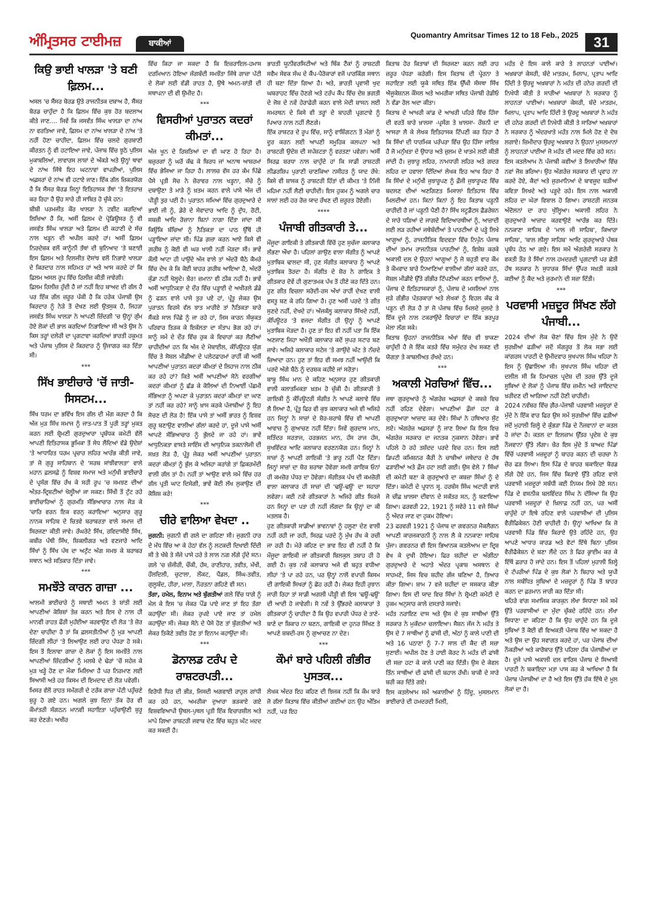ਅੰਮ੍ਰਿਤਸਰ ਟਾਈਮਜ਼
ਬਾਕੀਆਂ
Quomantry Amritsar Times 12 to 18 Feb., 2025
31
ਕਿਉ ਭਾਈ ਖਾਲੜਾ 'ਤੇ ਬਣੀ ਫ਼ਿਲਮ...
ਅਸਲ 'ਚ ਸੈਂਸਰ ਬੋਰਡ ਉਤੇ ਰਾਜਨੀਤਕ ਦਬਾਅ ਹੈ, ਸੈਂਸਰ ਬੋਰਡ ਚਾਹੁੰਦਾ ਹੈ ਕਿ ਫ਼ਿਲਮ ਵਿੱਚ ਕੁਝ ਹੋਰ ਬਦਲਾਅ ਕੀਤੇ ਜਾਣ.... ਜਿਵੇਂ ਕਿ ਜਸਵੰਤ ਸਿੰਘ ਖਾਲੜਾ ਦਾ ਨਾਂਅ ਨਾ ਵਰਤਿਆ ਜਾਵੇ, ਫ਼ਿਲਮ ਦਾ ਨਾਂਅ ਖਾਲੜਾ ਦੇ ਨਾਂਅ 'ਤੇ ਨਹੀਂ ਹੋਣਾ ਚਾਹੀਦਾ, ਫ਼ਿਲਮ ਵਿੱਚ ਚਲਦੇ ਗੁਰਬਾਣੀ ਕੀਰਤਨ ਨੂੰ ਵੀ ਹਟਾਇਆ ਜਾਵੇ, ਪੰਜਾਬ ਵਿੱਚ ਝੂਠੇ ਪੁਲਿਸ ਮੁਕਾਬਲਿਆਂ, ਲਾਵਾਰਸ ਲਾਸ਼ਾਂ ਦੇ ਅੰਕੜੇ ਅਤੇ ਉਨ੍ਹਾਂ ਥਾਵਾਂ ਦੇ ਨਾਂਅ ਜਿੱਥੇ ਇਹ ਘਟਨਾਵਾਂ ਵਾਪਰੀਆਂ, ਪੁਲਿਸ ਅਫ਼ਸਰਾਂ ਦੇ ਨਾਂਅ ਵੀ ਹਟਾਏ ਜਾਣ। ਇੱਕ ਗੱਲ ਜ਼ਿਕਰਯੋਗ ਹੈ ਕਿ ਸੈਂਸਰ ਬੋਰਡ ਜਿਨ੍ਹਾਂ ਇਤਿਹਾਸਕ ਤੱਥਾਂ 'ਤੇ ਇਤਰਾਜ਼ ਕਰ ਰਿਹਾ ਹੈ ਉਹ ਸਾਰੇ ਹੀ ਸਾਬਿਤ ਹੋ ਚੁੱਕੇ ਹਨ।
ਬੀਬੀ ਪਰਮਜੀਤ ਕੌਰ ਖਾਲੜਾ ਨੇ ਟਵੀਟ ਕਰਦਿਆਂ ਲਿਖਿਆ ਹੈ ਕਿ, ਅਸੀਂ ਫ਼ਿਲਮ ਦੇ ਪ੍ਰੋਡਿਊਸਰ ਨੂੰ ਵੀ ਜਸਵੰਤ ਸਿੰਘ ਖਾਲੜਾ ਅਤੇ ਫ਼ਿਲਮ ਦੀ ਕਹਾਣੀ ਦੇ ਸੱਚ ਨਾਲ ਖੜ੍ਹਨ ਦੀ ਅਪੀਲ ਕਰਦੇ ਹਾਂ। ਅਸੀਂ ਫ਼ਿਲਮ ਨਿਰਦੇਸ਼ਕ ਵਲੋਂ ਕਾਨੂੰਨੀ ਤੱਥਾਂ ਦੀ ਬੁਨਿਆਦ 'ਤੇ ਬਣਾਈ ਇਸ ਫ਼ਿਲਮ ਅਤੇ ਦਿਲਜੀਤ ਦੋਸਾਂਝ ਵਲੋਂ ਨਿਭਾਏ ਖਾਲੜਾ ਦੇ ਕਿਰਦਾਰ ਨਾਲ ਸਹਿਮਤ ਹਾਂ ਅਤੇ ਆਸ ਕਰਦੇ ਹਾਂ ਕਿ ਫ਼ਿਲਮ ਅਸਲ ਰੂਪ ਵਿੱਚ ਰਿਲੀਜ਼ ਕੀਤੀ ਜਾਵੇਗੀ।
ਫ਼ਿਲਮ ਰਿਲੀਜ਼ ਹੁੰਦੀ ਹੈ ਜਾਂ ਨਹੀਂ ਇਹ ਬਾਅਦ ਦੀ ਗੱਲ ਹੈ ਪਰ ਇੱਕ ਗੱਲ ਜ਼ਰੂਰ ਪੱਕੀ ਹੈ ਕਿ ਹਰੇਕ ਪੰਜਾਬੀ ਉਸ ਕਿਰਦਾਰ ਨੂੰ ਨੇੜੇ ਤੋਂ ਦੇਖਣ ਲਈ ਉਤਸੁਕ ਹੈ, ਜਿਹੜਾ ਜਸਵੰਤ ਸਿੰਘ ਖਾਲੜਾ ਨੇ ਆਪਣੀ ਜ਼ਿੰਦਗੀ 'ਚ ਉਨ੍ਹਾਂ ਗੁੰਮ ਹੋਏ ਲੋਕਾਂ ਦੀ ਭਾਲ ਕਰਦਿਆਂ ਨਿਭਾਇਆ ਸੀ ਅਤੇ ਉਸ ਨੇ ਕਿਸ ਤਰ੍ਹਾਂ ਦਲੇਰੀ ਦਾ ਪ੍ਰਗਟਾਵਾ ਕਰਦਿਆਂ ਭਾਰਤੀ ਹਕੂਮਤ ਅਤੇ ਪੰਜਾਬ ਪੁਲਿਸ ਦੇ ਕਿਰਦਾਰ ਨੂੰ ਉਜਾਗਰ ਕਰ ਦਿੱਤਾ ਸੀ।
***
ਸਿੱਖ ਭਾਈਚਾਰੇ 'ਚੋਂ ਜਾਤੀ-ਸਿਸਟਮ...
ਸਿੱਖ ਧਰਮ ਦਾ ਭਵਿੱਖ ਇਸ ਗੱਲ ਦੀ ਮੰਗ ਕਰਦਾ ਹੈ ਕਿ ਅੱਜ ਮੁੜ ਸਿੱਖ ਸਮਾਜ ਨੂੰ ਜਾਤ-ਪਾਤ ਤੋਂ ਪੂਰੀ ਤਰ੍ਹਾਂ ਮੁਕਤ ਕਰਨ ਲਈ ਸ਼੍ਰੋਮਣੀ ਗੁਰਦੁਆਰਾ ਪ੍ਰਬੰਧਕ ਕਮੇਟੀ ਵੱਲੋਂ ਆਪਣੀ ਇਤਿਹਾਸਕ ਭੂਮਿਕਾ ਤੋਂ ਸੇਧ ਲੈਂਦਿਆਂ ਵੱਡੇ ਉਦੇਸ਼ਾਂ 'ਤੇ ਆਧਾਰਿਤ ਧਰਮ ਪ੍ਰਚਾਰ ਲਹਿਰ ਆਰੰਭ ਕੀਤੀ ਜਾਵੇ, ਤਾਂ ਜੋ ਗੁਰੂ ਸਾਹਿਬਾਨ ਦੇ 'ਸਰਬ ਸਾਂਝੀਵਾਲਤਾ' ਵਾਲੇ ਮਹਾਨ ਫ਼ਲਸਫ਼ੇ ਨੂੰ ਵਿਸ਼ਵ ਸਮਾਜ ਅਤੇ ਮਨੁੱਖੀ ਭਾਈਚਾਰੇ ਦੇ ਪ੍ਰਸੰਗ ਵਿੱਚ ਰੱਖ ਕੇ ਸਹੀ ਰੂਪ 'ਚ ਸਮਝਣ ਦੀਆਂ ਅੰਤਰ-ਦ੍ਰਿਸ਼ਟੀਆਂ ਖੋਲ੍ਹੀਆਂ ਜਾ ਸਕਣ। ਸਿੱਖੀ ਤੋਂ ਟੁੱਟ ਰਹੇ ਭਾਈਚਾਰਿਆਂ ਨੂੰ ਗੁਰਮਤਿ ਸੱਭਿਆਚਾਰ ਨਾਲ ਜੋੜ ਕੇ 'ਚਾਰਿ ਵਰਨ ਇਕ ਵਰਨੁ ਕਰਾਇਆ' ਅਨੁਸਾਰ ਗੁਰੂ ਨਾਨਕ ਸਾਹਿਬ ਦੇ ਚਿਤਵੇ ਬਰਾਬਰਤਾ ਵਾਲੇ ਸਮਾਜ ਦੀ ਸਿਰਜਣਾ ਕੀਤੀ ਜਾਵੇ। ਰੰਘਰੇਟੇ ਸਿੱਖ, ਰਵਿਦਾਸੀਏ ਸਿੱਖ, ਕਬੀਰ ਪੰਥੀ ਸਿੱਖ, ਸ਼ਿਕਲੀਗਰ ਅਤੇ ਵਣਜਾਰੇ ਆਦਿ ਸਿੱਖਾਂ ਨੂੰ ਸਿੱਖ ਪੰਥ ਦਾ ਅਟੁੱਟ ਅੰਗ ਸਮਝ ਕੇ ਬਰਾਬਰ ਸਥਾਨ ਅਤੇ ਸਤਿਕਾਰ ਦਿੱਤਾ ਜਾਵੇ।
***
ਸਮਝੌਤੇ ਕਾਰਨ ਗਾਜ਼ਾ ...
ਆਲਮੀ ਭਾਈਚਾਰੇ ਨੂੰ ਸਥਾਈ ਅਮਨ ਤੇ ਸ਼ਾਂਤੀ ਲਈ ਆਪਣੀਆਂ ਕੋਸ਼ਿਸ਼ਾਂ ਤੇਜ਼ ਕਰਨ ਅਤੇ ਇਸ ਦੇ ਨਾਲ ਹੀ ਮਾਨਵੀ ਰਾਹਤ ਫੌਰੀ ਮੁਹੱਈਆ ਕਰਵਾਉਣ ਦੀ ਲੋੜ 'ਤੇ ਜ਼ੋਰ ਦੇਣਾ ਚਾਹੀਦਾ ਹੈ ਤਾਂ ਕਿ ਫ਼ਲਸਤੀਨੀਆਂ ਨੂੰ ਮੁੜ ਆਪਣੀ ਜ਼ਿੰਦਗੀ ਲੀਹਾਂ 'ਤੇ ਲਿਆਉਣ ਲਈ ਰਾਹ ਪੱਧਰਾ ਹੋ ਸਕੇ। ਇਸ ਤੋਂ ਇਲਾਵਾ ਗਾਜ਼ਾ ਦੇ ਲੋਕਾਂ ਨੂੰ ਇਸ ਸਮਝੌਤੇ ਨਾਲ ਆਪਣੀਆਂ ਜ਼ਿੰਦਗੀਆਂ ਨੂੰ ਮਲਬੇ ਦੇ ਢੇਰਾਂ 'ਚੋਂ ਸਹੇਜ ਕੇ ਮੁੜ ਖੜ੍ਹੇ ਹੋਣ ਦਾ ਮੌਕਾ ਮਿਲਿਆ ਹੈ ਪਰ ਨਿਰਮਾਣ ਲਈ ਸਿਆਸੀ ਅਤੇ ਹਰ ਕਿਸਮ ਦੀ ਇਮਦਾਦ ਦੀ ਲੋੜ ਪਵੇਗੀ।
ਮਿਸਰ ਵੱਲੋਂ ਰਾਹਤ ਸਮੱਗਰੀ ਦੇ ਟਰੱਕ ਗਾਜ਼ਾ ਪੱਟੀ ਪਹੁੰਚਣੇ ਸ਼ੁਰੂ ਹੋ ਗਏ ਹਨ। ਅਗਲੇ ਕੁਝ ਦਿਨਾਂ ਤੱਕ ਹੋਰ ਵੀ ਕੌਮਾਂਤਰੀ ਸੰਗਠਨ ਮਾਨਵੀ ਸਹਾਇਤਾ ਪਹੁੰਚਾਉਣੀ ਸ਼ੁਰੂ ਕਰ ਦੇਣਗੇ। ਅਖੀਰ
ਵਿੱਚ ਕਿਹਾ ਜਾ ਸਕਦਾ ਹੈ ਕਿ ਇਜ਼ਰਾਇਲ-ਹਮਾਸ ਦਰਮਿਆਨ ਹੋਇਆ ਜੰਗਬੰਦੀ ਸਮਝੌਤਾ ਜਿੱਥੇ ਗਾਜ਼ਾ ਪੱਟੀ ਦੇ ਲੋਕਾਂ ਲਈ ਵੱਡੀ ਰਾਹਤ ਹੈ, ਉਥੇ ਅਮਨ-ਸ਼ਾਂਤੀ ਦੀ ਸਥਾਪਨਾ ਦੀ ਵੀ ਉਮੀਦ ਹੈ।
***
ਵਿਸਰੀਆਂ ਪੁਰਾਤਨ ਕਦਰਾਂ ਕੀਮਤਾਂ...
ਅੱਜ ਖੂਨ ਦੇ ਰਿਸ਼ਤਿਆਂ ਦਾ ਵੀ ਘਾਣ ਹੋ ਰਿਹਾ ਹੈ। ਬਜ਼ੁਰਗਾਂ ਨੂੰ ਘਰੋਂ ਕੱਢ ਕੇ ਬਿਰਧ ਜਾਂ ਅਨਾਥ ਆਸ਼ਰਮਾਂ ਵਿੱਚ ਭੇਜਿਆ ਜਾ ਰਿਹਾ ਹੈ। ਲਾਲਚ ਵੱਸ ਹਰ ਕੰਮ ਪਿੱਛੇ ਪੈਸੇ ਪ੍ਰਤੀ ਸੋਚ ਨੇ ਜ਼ੋਰਾਵਰ ਨਾਲ ਖੜ੍ਹਨਾ, ਸੱਚੇ ਨੂੰ ਦਬਾਉਣਾ ਤੇ ਮਾੜੇ ਨੂੰ ਖ਼ਤਮ ਕਰਨ ਵਾਲੇ ਪਾਸੇ ਅੱਜ ਦੀ ਪੀੜ੍ਹੀ ਤੁਰ ਪਈ ਹੈ। ਪੁਰਾਤਨ ਸਮਿਆਂ ਵਿੱਚ ਗੁਰਦੁਆਰੇ ਦੇ ਭਾਈ ਜੀ ਨੂੰ, ਡੇਰੇ ਦੇ ਸੇਵਾਦਾਰ ਆਦਿ ਨੂੰ ਦੁੱਧ, ਰੋਟੀ, ਸਬਜ਼ੀ ਆਦਿ ਰੋਜ਼ਾਨਾ ਬਿਨਾਂ ਨਾਗਾ ਦਿੱਤਾ ਜਾਂਦਾ ਸੀ ਕਿਉਂਕਿ ਬੱਚਿਆਂ ਨੂੰ ਨੈਤਿਕਤਾ ਦਾ ਪਾਠ ਉੱਥੋਂ ਹੀ ਪੜ੍ਹਾਇਆ ਜਾਂਦਾ ਸੀ। ਪਿੰਡ ਗ਼ਜ਼ਾ ਕਰਨ ਆਏ ਕਿਸੇ ਵੀ ਗ਼ਰੀਬ ਨੂੰ ਕੋਈ ਵੀ ਘਰ ਖਾਲੀ ਨਹੀਂ ਮੋੜਦਾ ਸੀ। ਭਾਵੇਂ ਕੌਲੀ ਆਟਾ ਹੀ ਪਾਉਂਦੇ ਅੱਜ ਵਾਲੇ ਤਾਂ ਅੰਦਰੋਂ ਬੈਠੇ ਕੈਮਰੇ ਵਿੱਚ ਦੇਖ ਕੇ ਕਿ ਕੋਈ ਬਾਹਰ ਗ਼ਰੀਬ ਆਇਆ ਹੈ, ਅੰਦਰੋਂ ਕੁੰਡਾ ਨਹੀਂ ਖੋਲ੍ਹਦੇ। ਖ਼ੈਰ! ਜ਼ਮਾਨਾ ਵੀ ਠੀਕ ਨਹੀਂ ਹੈ। ਭਾਵੇਂ ਅਸੀਂ ਆਧੁਨਿਕਤਾ ਦੇ ਦੌਰ ਵਿੱਚ ਪੜ੍ਹਾਈ ਦੇ ਅਖੀਰਲੇ ਡੰਡੇ ਨੂੰ ਫੜਨ ਵਾਲੇ ਪਾਸੇ ਤੁਰ ਪਏ ਹਾਂ, ਪ੍ਰੰਤੂ ਜੇਕਰ ਉਸ ਪੁਰਾਤਨ ਵਿਰਸੇ ਵੱਲ ਝਾਤ ਮਾਰੀਏ ਤਾਂ ਨੈਤਿਕਤਾ ਬਾਰੇ ਸੈਂਕੜੇ ਸਾਲ ਪਿੱਛੇ ਨੂੰ ਜਾ ਰਹੇ ਹਾਂ, ਜਿਸ ਕਾਰਨ ਸੰਯੁਕਤ ਪਰਿਵਾਰ ਤਿੜਕ ਕੇ ਇਕੱਲਤਾ ਦਾ ਸੰਤਾਪ ਭੋਗ ਰਹੇ ਹਾਂ। ਸਾਨੂੰ ਸਮੇਂ ਦੇ ਦੌਰ ਵਿੱਚ ਰੁਕ ਕੇ ਵਿਚਾਰਾਂ ਕਰ ਲੈਣੀਆਂ ਚਾਹੀਦੀਆਂ ਹਨ ਕਿ ਅੱਜ ਦੇ ਮੋਬਾਈਲ, ਕੰਪਿਊਟਰ ਯੁੱਗ ਵਿੱਚ ਤੇ ਸੋਸ਼ਲ ਮੀਡੀਆ ਦੇ ਪਲੇਟਫਾਰਮਾਂ ਰਾਹੀਂ ਕੀ ਅਸੀਂ ਆਪਣੀਆਂ ਪੁਰਾਤਨ ਕਦਰਾਂ ਕੀਮਤਾਂ ਦੇ ਲਿਹਾਜ ਨਾਲ ਠੀਕ ਕਰ ਰਹੇ ਹਾਂ? ਕਿਤੇ ਅਸੀਂ ਆਪਣੀਆਂ ਸੋਨੇ ਵਰਗੀਆਂ ਕਦਰਾਂ ਕੀਮਤਾਂ ਨੂੰ ਛੱਡ ਕੇ ਕੋਲਿਆਂ ਦੀ ਨਿਆਈਂ ਪੱਛਮੀ ਸੱਭਿਅਤਾ ਨੂੰ ਅਪਣਾ ਕੇ ਪੁਰਾਤਨ ਕਦਰਾਂ ਕੀਮਤਾਂ ਦਾ ਘਾਣ ਤਾਂ ਨਹੀਂ ਕਰ ਰਹੇ? ਸਾਨੂੰ ਖ਼ਾਸ ਕਰਕੇ ਪੰਜਾਬੀਆਂ ਨੂੰ ਇਹ ਸੋਚਣ ਦੀ ਲੋੜ ਹੈ! ਇੱਕ ਪਾਸੇ ਤਾਂ ਅਸੀਂ ਭਾਰਤ ਨੂੰ ਵਿਸ਼ਵ ਗੁਰੂ ਬਣਾਉਣ ਵਾਲੀਆਂ ਗੱਲਾਂ ਕਰਦੇ ਹਾਂ, ਦੂਜੇ ਪਾਸੇ ਅਸੀਂ ਆਪਣੇ ਸੱਭਿਆਚਾਰ ਨੂੰ ਭੁੱਲਦੇ ਜਾ ਰਹੇ ਹਾਂ। ਭਾਵੇਂ ਆਧੁਨਿਕਤਾ ਵਾਸਤੇ ਸਾਇੰਸ ਦੀ ਆਧੁਨਿਕ ਤਕਨਾਲੋਜੀ ਦੀ ਸਖ਼ਤ ਲੋੜ ਹੈ, ਪ੍ਰੰਤੂ ਜੇਕਰ ਅਸੀਂ ਆਪਣੀਆਂ ਪੁਰਾਤਨ ਕਦਰਾਂ ਕੀਮਤਾਂ ਨੂੰ ਭੁੱਲ ਕੇ ਅਜਿਹਾ ਕਰਾਂਗੇ ਤਾਂ ਫ਼ਿਕਰਮੰਦੀ ਵਾਲੀ ਗੱਲ ਤਾਂ ਹੈ। ਨਹੀਂ ਤਾਂ ਆਉਣ ਵਾਲੇ ਸਮੇਂ ਵਿੱਚ ਹਰ ਗੱਲ ਪ੍ਰਤੀ ਘਾਟ ਦਿਸੇਗੀ, ਭਾਵੇਂ ਕੋਈ ਲੱਖ ਲੁਕਾਉਣ ਦੀ ਕੋਸ਼ਿਸ਼ ਕਰੇ!
***
ਚੀਰੇ ਵਾਲਿਆ ਵੇਖਦਾ ..
ਜੁਗਨੀ: ਜੁਗਨੀ ਵੀ ਗਲੇ ਦਾ ਗਹਿਣਾ ਸੀ। ਜੁਗਨੀ ਹਾਰ ਦੇ ਮੱਧ ਵਿੱਚ ਆ ਕੇ ਹੇਠਾਂ ਵੱਲ ਨੂੰ ਲਟਕਦੀ ਦਿਖਾਈ ਦਿੰਦੀ ਸੀ ਤੇ ਖੱਬੇ ਤੇ ਸੱਜੇ ਪਾਸੇ ਹਰੇ ਤੇ ਲਾਲ ਨਗ ਲੱਗੇ ਹੁੰਦੇ ਸਨ। ਗਲੇ 'ਚ ਜ਼ੰਜੀਰੀ, ਚੌਂਕੀ, ਹੱਸ, ਰਾਣੀਹਾਰ, ਤਵੀਤ, ਮੱਖੀ, ਹੌਲਦਿਲੀ, ਚੁਟਾਲਾ, ਲੌਕਟ, ਪੈਂਡਲ, ਸਿੰਘ-ਤਵੀਤ, ਗੁਲੂਬੰਦ, ਹੀਰਾ, ਮਾਲਾ, ਨੌਰਤਨਾ ਗਹਿਣੇ ਵੀ ਸਨ।
ਤੱਗਾ, ਹਮੇਲ, ਇਨਾਮ ਅਤੇ ਬੁੱਗਤੀਆਂ ਗਲੇ ਵਿੱਚ ਧਾਗੇ ਨੂੰ ਮੇਲ ਕੇ ਇਸ 'ਚ ਜੇਕਰ ਪੌਂਡ ਪਾਏ ਜਾਣ ਤਾਂ ਇਹ ਤੱਗਾ ਕਹਾਉਂਦਾ ਸੀ। ਜੇਕਰ ਰੁਪਏ ਪਾਏ ਜਾਣ ਤਾਂ ਹਮੇਲ ਕਹਾਉਂਦਾ ਸੀ। ਜੇਕਰ ਸੋਨੇ ਦੇ ਪੈਸੇ ਹੋਣ ਤਾਂ ਬੁੱਗਤੀਆਂ ਅਤੇ ਜੇਕਰ ਤਿਕੋਣੇ ਤਵੀਤ ਹੋਣ ਤਾਂ ਇਨਾਮ ਕਹਾਉਂਦਾ ਸੀ।
***
ਡੋਨਾਲਡ ਟਰੰਪ ਦੇ ਰਾਸ਼ਟਰਪਤੀ...
ਵਿਰੋਧੀ ਧਿਰ ਦੀ ਭੀੜ, ਜਿਸਦੀ ਅਗਵਾਈ ਰਾਹੁਲ ਗਾਂਧੀ ਕਰ ਰਹੇ ਹਨ, ਅਮਰੀਕਾ ਦੁਆਰਾ ਭੜਕਾਏ ਗਏ ਵਿਸ਼ਵਵਿਆਪੀ ਉਥਲ-ਪੁਥਲ ਪ੍ਰਤੀ ਇੱਕ ਵਿਚਾਰਸ਼ੀਲ ਅਤੇ ਮਾਪੇ ਗਿਆ ਰਾਸ਼ਟਰੀ ਜਵਾਬ ਦੇਣ ਵਿੱਚ ਬਹੁਤ ਘੱਟ ਮਦਦ ਕਰ ਸਕਦੀ ਹੈ।
ਭਾਰਤੀ ਯੂਨੀਵਰਸਿਟੀਆਂ ਅਤੇ ਥਿੰਕ ਟੈਂਕਾਂ ਨੂੰ ਰਾਸ਼ਟਰੀ ਸਵੈਮ ਸੇਵਕ ਸੰਘ ਦੇ ਕੈਂਪ-ਪੈਰੋਕਾਰਾਂ ਵਜੋਂ ਪਾਰਕਿੰਗ ਸਥਾਨ ਹੀ ਬਣਾ ਦਿੱਤਾ ਗਿਆ ਹੈ। ਅਤੇ, ਭਾਰਤੀ ਪ੍ਰਵਾਸੀ ਖੁਦ ਘਬਰਾਹਟ ਵਿੱਚ ਹੋਣਗੇ ਅਤੇ ਟਰੰਪ ਕੈਂਪ ਵਿੱਚ ਦੇਸ਼ ਭਗਤੀ ਦੇ ਜੋਸ਼ ਦੇ ਨਵੇਂ ਹੇਰਾਫੇਰੀ ਕਰਨ ਵਾਲੇ ਮੋਦੀ ਸ਼ਾਸਨ ਲਈ ਸਮਰਥਨ ਦੇ ਕਿਸੇ ਵੀ ਤਰ੍ਹਾਂ ਦੇ ਬਾਹਰੀ ਪ੍ਰਗਟਾਵੇ ਨੂੰ ਪਿਆਰ ਨਾਲ ਨਹੀਂ ਲੈਣਗੇ।
ਇੱਕ ਰਾਸ਼ਟਰ ਦੇ ਰੂਪ ਵਿੱਚ, ਸਾਨੂੰ ਵਾਸ਼ਿੰਗਟਨ ਤੋਂ ਮੰਗਾਂ ਨੂੰ ਦੂਰ ਕਰਨ ਲਈ ਆਪਣੀ ਸਮੂਹਿਕ ਕਲਪਨਾ ਅਤੇ ਰਾਸ਼ਟਰੀ ਉਦੇਸ਼ ਦੀ ਸਪੱਸ਼ਟਤਾ ਨੂੰ ਵਰਤਣਾ ਪਵੇਗਾ। ਅਸੀਂ ਸਿਰਫ਼ ਸ਼ਰਧਾ ਨਾਲ ਚਾਹੁੰਦੇ ਹਾਂ ਕਿ ਸਾਡੀ ਰਾਸ਼ਟਰੀ ਲੀਡਰਸ਼ਿਪ ਪੁਰਾਣੀ ਚਾਣਕਿਆ ਨਸੀਹਤ ਨੂੰ ਯਾਦ ਰੱਖੇ: ਕਿਸੇ ਵੀ ਸ਼ਾਸਕ ਨੂੰ ਰਾਸ਼ਟਰੀ ਹਿੱਤਾਂ ਦੀ ਕੀਮਤ 'ਤੇ ਨਿੱਜੀ ਮਹਿਮਾ ਨਹੀਂ ਲੈਣੀ ਚਾਹੀਦੀ। ਇਸ ਹੁਕਮ ਨੂੰ ਅਗਲੇ ਚਾਰ ਸਾਲਾਂ ਲਈ ਹਰ ਰੋਜ਼ ਯਾਦ ਰੱਖਣ ਦੀ ਜ਼ਰੂਰਤ ਹੋਏਗੀ।
****
ਪੰਜਾਬੀ ਗੀਤਕਾਰੀ ਤੇ...
ਮੌਜੂਦਾ ਗਾਇਕੀ ਤੇ ਗੀਤਕਾਰੀ ਵਿੱਚੋਂ ਹੁਣ ਸੁਚੱਜਾ ਕਲਾਕਾਰ ਲੱਭਣਾ ਔਖਾ ਹੈ। ਪਹਿਲਾਂ ਗਾਉਣ ਵਾਲਾ ਸੰਗੀਤ ਨੂੰ ਆਪਣੇ ਮੁਤਾਬਿਕ ਢਾਲਦਾ ਸੀ, ਹੁਣ ਸੰਗੀਤ ਕਲਾਕਾਰ ਨੂੰ ਆਪਣੇ ਮੁਤਾਬਿਕ ਤੋਰਦਾ ਹੈ। ਸੰਗੀਤ ਦੇ ਸ਼ੋਰ ਨੇ ਗਾਇਕ ਤੇ ਗੀਤਕਾਰ ਦੋਵੇਂ ਹੀ ਗੁਣਾਤਮਕ ਪੱਖ ਤੋਂ ਹੀਣੇ ਕਰ ਦਿੱਤੇ ਹਨ। ਹੁਣ ਗੀਤ ਵਿਚਲਾ ਸਰੋਦੀ-ਰਸ ਅੱਖਾਂ ਰਾਹੀਂ ਦੇਖਣ ਵਾਲੀ ਵਸਤੂ ਬਣ ਕੇ ਰਹਿ ਗਿਆ ਹੈ। ਹੁਣ ਅਸੀਂ ਪਰਦੇ 'ਤੇ ਗੀਤ ਸੁਣਦੇ ਨਹੀਂ, ਦੇਖਦੇ ਹਾਂ। ਅੱਜਕੱਲ੍ਹ ਕਲਾਕਾਰ ਸਿੱਖਦੇ ਨਹੀਂ, ਕੰਪਿਊਟਰ 'ਤੇ ਵਜਦਾ ਸੰਗੀਤ ਹੀ ਉਨ੍ਹਾਂ ਨੂੰ ਆਪਣੇ ਮੁਤਾਬਿਕ ਮੋੜਦਾ ਹੈ। ਹੁਣ ਤਾਂ ਇਹ ਵੀ ਨਹੀਂ ਪਤਾ ਕਿ ਇੱਕ ਅਣਜਾਣ ਜਿਹਾ ਅਖੌਤੀ ਕਲਾਕਾਰ ਕਦੋਂ ਸੁਪਰ ਸਟਾਰ ਬਣ ਜਾਵੇ। ਅਜਿਹੇ ਕਲਾਕਾਰ ਸਟੇਜ 'ਤੇ ਗਾਉਂਦੇ ਘੱਟ ਤੇ ਨੱਚਦੇ ਜ਼ਿਆਦਾ ਹਨ। ਹੁਣ ਤਾਂ ਇਹ ਵੀ ਸਮਝ ਨਹੀਂ ਆਉਂਦੀ ਕਿ ਪਰਦੇ ਅੱਗੇ ਬੈਠੇ ਨੂੰ ਦਰਸ਼ਕ ਕਹੀਏ ਜਾਂ ਸਰੋਤਾ।
ਬਾਬੂ ਸਿੰਘ ਮਾਨ ਦੇ ਕਹਿਣ ਅਨੁਸਾਰ ਹੁਣ ਗੀਤਕਾਰੀ ਵਾਲੀ ਕਲਾਤਮਿਕਤਾ ਖ਼ਤਮ ਹੋ ਚੁੱਕੀ ਹੈ। ਗੀਤਕਾਰੀ ਤੇ ਗਾਇਕੀ ਨੂੰ ਕੰਪਿਊਟਰੀ ਸੰਗੀਤ ਨੇ ਆਪਣੇ ਕਲਾਵੇ ਵਿੱਚ ਲੈ ਲਿਆ ਹੈ, ਪ੍ਰੰਤੂ ਫਿਰ ਵੀ ਕੁਝ ਕਲਾਕਾਰ ਅਜੇ ਵੀ ਅਜਿਹੇ ਹਨ ਜਿਨ੍ਹਾਂ ਨੇ ਸਾਜ਼ਾਂ ਦੇ ਸ਼ੋਰ-ਸ਼ਰਾਬੇ ਵਿੱਚ ਵੀ ਆਪਣੀ ਆਵਾਜ਼ ਨੂੰ ਗੁਆਚਣ ਨਹੀਂ ਦਿੱਤਾ। ਜਿਵੇਂ ਗੁਰਦਾਸ ਮਾਨ, ਸਤਿੰਦਰ ਸਰਤਾਜ, ਹਰਭਜਨ ਮਾਨ, ਹੰਸ ਰਾਜ ਹੰਸ, ਸੁਖਵਿੰਦਰ ਆਦਿ ਕਲਾਕਾਰ ਵਰਣਨਯੋਗ ਹਨ। ਜਿਨ੍ਹਾਂ ਨੇ ਸਾਜ਼ਾਂ ਨੂੰ ਆਪਣੀ ਗਾਇਕੀ 'ਤੇ ਭਾਰੂ ਨਹੀਂ ਪੈਣ ਦਿੱਤਾ। ਜਿਨ੍ਹਾਂ ਸਾਜ਼ਾਂ ਦਾ ਸ਼ੋਰ ਸ਼ਰਾਬਾ ਹੋਵੇਗਾ ਸਮਝੋ ਗਾਇਕ ਓਨਾਂ ਹੀ ਕਮਜ਼ੋਰ ਪੱਧਰ ਦਾ ਹੋਵੇਗਾ। ਸੰਗੀਤਕ ਪੱਖ ਦੀ ਕਮਜ਼ੋਰੀ ਵਾਲਾ ਕਲਾਕਾਰ ਹੀ ਸਾਜ਼ਾਂ ਦੀ 'ਢਊਂ-ਢਊਂ' ਦਾ ਸਹਾਰਾ ਲਵੇਗਾ। ਕਈ ਨਵੇਂ ਗੀਤਕਾਰਾਂ ਨੇ ਅਜਿਹੇ ਗੀਤ ਸਿਰਜੇ ਹਨ ਜਿਨ੍ਹਾਂ ਦਾ ਪਤਾ ਹੀ ਨਹੀਂ ਲੱਗਦਾ ਕਿ ਉਨ੍ਹਾਂ ਦਾ ਕੀ ਮਤਲਬ ਹੈ।
ਹੁਣ ਗੀਤਕਾਰੀ ਸਾਡੀਆਂ ਭਾਵਨਾਵਾਂ ਨੂੰ ਹਲੂਣਾ ਦੇਣ ਵਾਲੀ ਨਹੀਂ ਰਹੀ ਜਾ ਰਹੀ, ਸਿਰਫ਼ ਪਰਦੇ ਨੂੰ ਮੁੱਖ ਰੱਖ ਕੇ ਰਚੀ ਜਾ ਰਹੀ ਹੈ। ਮੇਰੇ ਕਹਿਣ ਦਾ ਭਾਵ ਇਹ ਵੀ ਨਹੀਂ ਹੈ ਕਿ ਮੌਜੂਦਾ ਗਾਇਕੀ ਜਾਂ ਗੀਤਕਾਰੀ ਬਿਲਕੁਲ ਤਬਾਹ ਹੀ ਹੋ ਗਈ ਹੈ। ਕੁਝ ਨਵੇਂ ਕਲਾਕਾਰ ਅਜੇ ਵੀ ਬਹੁਤ ਵਧੀਆ ਲੀਹਾਂ 'ਤੇ ਪਾ ਰਹੇ ਹਨ, ਪਰ ਉਨ੍ਹਾਂ ਨਾਲੋਂ ਵਪਾਰੀ ਕਿਸਮ ਦੀ ਗਾਇਕੀ ਸਿਖਰਾਂ ਨੂੰ ਛੋਹ ਰਹੀ ਹੈ। ਜੇਕਰ ਇਹੀ ਰੁਝਾਨ ਜਾਰੀ ਰਿਹਾ ਤਾਂ ਸਾਡੀ ਅਗਲੀ ਪੀੜ੍ਹੀ ਵੀ ਇਸ 'ਢਊਂ-ਢਊਂ' ਦੀ ਆਦੀ ਹੋ ਜਾਵੇਗੀ। ਸੋ ਨਵੇਂ ਤੇ ਉੱਭਰਦੇ ਕਲਾਕਾਰਾਂ ਤੇ ਗੀਤਕਾਰਾਂ ਨੂੰ ਚਾਹੀਦਾ ਹੈ ਕਿ ਉਹ ਵਪਾਰੀ ਪੱਧਰ ਦੇ ਤਾਣੇ-ਬਾਣੇ ਦਾ ਸ਼ਿਕਾਰ ਨਾ ਬਣਨ, ਗਾਇਕੀ ਦਾ ਹੁਨਰ ਸਿੱਖਣ ਤੇ ਆਪਣੇ ਸ਼ਬਦੀ-ਰਸ ਨੂੰ ਗੁਆਚਣ ਨਾ ਦੇਣ।
***
ਕੌਮਾਂ ਬਾਰੇ ਪਹਿਲੀ ਗੰਭੀਰ ਪੁਸਤਕ...
ਲੇਖਕ ਅੰਦਰ ਇਹ ਕਹਿਣ ਦੀ ਝਿਜਕ ਨਹੀਂ ਕਿ ਕੌਮ ਬਾਰੇ ਜੋ ਗੱਲਾਂ ਕਿਤਾਬ ਵਿੱਚ ਕੀਤੀਆਂ ਗਈਆਂ ਹਨ ਉਹ ਅੰਤਿਮ ਨਹੀਂ, ਪਰ ਇਹ
ਕਿਤਾਬ ਹੋਰ ਕਿਤਾਬਾਂ ਦੀ ਸਿਰਜਣਾ ਕਰਨ ਲਈ ਰਾਹ ਜ਼ਰੂਰ ਪੱਧਰਾ ਕਰੇਗੀ। ਇਸ ਕਿਤਾਬ ਦੀ ਪ੍ਰੇਰਨਾ ਤੇ ਸਹਾਇਤਾ ਲਈ ਯੂਕੇ ਸਥਿਤ ਇੱਕ ਉੱਘੀ ਸੰਸਥਾ ਸਿੱਖ ਐਜੂਕੇਸ਼ਨਲ ਕੌਂਸਲ ਅਤੇ ਅਮਰੀਕਾ ਸਥਿਤ ਪੰਜਾਬੀ ਰੇਡੀਓ ਨੇ ਵੱਡਾ ਰੋਲ ਅਦਾ ਕੀਤਾ।
ਕਿਤਾਬ ਦੇ ਆਖਰੀ ਕਾਂਡ ਦੇ ਆਖਰੀ ਪਹਿਰੇ ਵਿੱਚ ਹਿੰਸਾ ਦੀ ਵਰਤੋਂ ਬਾਰੇ ਖ਼ਾਲਸਾ -ਪ੍ਰਸੰਗ ਤੇ ਖ਼ਾਲਸਾ- ਰੌਸ਼ਨੀ ਦਾ ਆਸਰਾ ਲੈ ਕੇ ਲੇਖਕ ਇਤਿਹਾਸਕ ਟਿੱਪਣੀ ਕਰ ਰਿਹਾ ਹੈ ਕਿ ਸਿੱਖਾਂ ਦੀ ਧਾਰਮਿਕ ਪਰੰਪਰਾ ਵਿੱਚ ਉਹ ਹਿੰਸਾ ਜਾਇਜ਼ ਹੈ ਜੋ ਮਨੁੱਖਤਾ ਦੇ ਉਧਾਰ ਅਤੇ ਜ਼ੁਲਮ ਦੇ ਖਾਤਮੇ ਲਈ ਕੀਤੀ ਜਾਂਦੀ ਹੈ। ਜੁਝਾਰੂ ਲਹਿਰ, ਨਾਮਧਾਰੀ ਲਹਿਰ ਅਤੇ ਗਦਰ ਲਹਿਰ ਦਾ ਹਵਾਲਾ ਦਿੰਦਿਆਂ ਲੇਖਕ ਇਹ ਆਖ ਰਿਹਾ ਹੈ ਕਿ ਸਿੱਖਾਂ ਦੇ ਮਨੁੱਖੀ ਜੁਝਾਰੂਪਣ ਨੂੰ ਫ਼ੌਜੀ ਜੁਝਾਰੂਪਣ ਵਿੱਚ ਬਦਲਣ ਦੀਆਂ ਅਣਗਿਣਤ ਮਿਸਾਲਾਂ ਇਤਿਹਾਸ ਵਿੱਚ ਮਿਲਦੀਆਂ ਹਨ। ਕਿਨਾਂ ਕਿਨਾਂ ਨੂੰ ਇਹ ਕਿਤਾਬ ਪੜ੍ਹਨੀ ਚਾਹੀਦੀ ਹੈ ਜਾਂ ਪੜ੍ਹਨੀ ਪੈਣੀ ਹੈ? ਸਿੱਖ ਸਟੂਡੈਂਟਸ ਫ਼ੈਡਰੇਸ਼ਨ ਦੇ ਸਾਰੇ ਧੜਿਆਂ ਦੇ ਜਾਗਦੇ ਵਿਦਿਆਰਥੀਆਂ ਨੂੰ, ਆਜ਼ਾਦੀ ਲਈ ਲੜ ਰਹੀਆਂ ਜਥੇਬੰਦੀਆਂ ਤੇ ਪਾਰਟੀਆਂ ਦੇ ਪੜ੍ਹੇ ਲਿਖੇ ਆਗੂਆਂ ਨੂੰ, ਰਾਜਨੀਤਿਕ ਵਿਦਵਤਾ ਵਿੱਚ ਨਿਪੁੰਨ ਪੰਜਾਬ ਦੀਆਂ ਤਮਾਮ ਰਾਜਨੀਤਕ ਪਾਰਟੀਆਂ ਨੂੰ, ਵਿਸ਼ੇਸ਼ ਕਰਕੇ ਅਕਾਲੀ ਦਲ ਦੇ ਉਹਨਾਂ ਆਗੂਆਂ ਨੂੰ ਜੋ ਬਹੁਤੀ ਵਾਰ ਕੌਮ ਤੇ ਕੌਮਵਾਦ ਬਾਰੇ ਨਿਆਣਿਆਂ ਵਾਲੀਆਂ ਗੱਲਾਂ ਕਰਦੇ ਹਨ, ਸੋਸ਼ਲ ਮੀਡੀਏ ਉੱਤੇ ਗੰਭੀਰ ਟਿੱਪਣੀਆਂ ਕਰਨ ਵਾਲਿਆਂ ਨੂੰ, ਪੰਜਾਬ ਦੇ ਇਤਿਹਾਸਕਾਰਾਂ ਨੂੰ, ਪੰਜਾਬ ਦੇ ਮਸਲਿਆਂ ਨਾਲ ਜੁੜੇ ਗੰਭੀਰ ਪੱਤਰਕਾਰਾਂ ਅਤੇ ਲੇਖਕਾਂ ਨੂੰ ਵਿਹਲ ਕੱਢ ਕੇ ਪੜ੍ਹਨ ਦੀ ਲੋੜ ਹੈ ਤਾਂ ਜੋ ਪੰਜਾਬ ਵਿੱਚ ਮਿਲਦੇ ਜੁਲਦੇ ਤੇ ਇੱਕ ਦੂਜੇ ਨਾਲ ਟਕਰਾਉਂਦੇ ਵਿਚਾਰਾਂ ਦਾ ਇੱਕ ਭਰਪੂਰ ਮੇਲਾ ਲੱਗ ਸਕੇ।
ਕਿਤਾਬ ਉਹਨਾਂ ਰਾਜਨੀਤਿਕ ਅੱਖਾਂ ਵਿੱਚ ਵੀ ਝਾਕਣਾ ਚਾਹੁੰਦੀ ਹੈ ਜੋ ਇੱਕ ਕਤਰੇ ਵਿੱਚ ਸਮੁੰਦਰ ਦੇਖ ਸਕਣ ਦੀ ਯੋਗਤਾ ਤੇ ਕਾਬਲੀਅਤ ਰੱਖਦੇ ਹਨ।
***
ਅਕਾਲੀ ਮੋਰਚਿਆਂ ਵਿੱਚ...
ਜਥਾ ਗੁਰਦੁਆਰੇ ਨੂੰ ਅੰਗਰੇਜ਼ ਅਫ਼ਸਰਾਂ ਦੇ ਕਬਜ਼ੇ ਵਿਚ ਨਹੀਂ ਰਹਿਣ ਦੇਵੇਗਾ। ਆਪਣੀਆਂ ਫ਼ੌਜਾਂ ਹਟਾ ਕੇ ਗੁਰਦੁਆਰਾ ਆਜ਼ਾਦ ਕਰ ਦੇਵੋ। ਸਿੰਘਾਂ ਨੇ ਹਥਿਆਰ ਸੁੱਟ ਲਏ। ਅੰਗਰੇਜ਼ ਅਫ਼ਸਰਾਂ ਨੂੰ ਜਾਣ ਲਿਆ ਕਿ ਇਸ ਵਿਚ ਅੰਗਰੇਜ਼ ਸਰਕਾਰ ਦਾ ਜਨਤਕ ਨੁਕਸਾਨ ਹੋਵੇਗਾ। ਭਾਵੇਂ ਪਹਿਲੇ ਹੋ ਰਹੇ ਤਸ਼ੱਦਦ ਪਰਦੇ ਵਿਚ ਹਨ। ਇਸ ਲਈ ਡਿਪਟੀ ਕਮਿਸ਼ਨਰ ਕੈਰੀ ਨੇ ਚਾਬੀਆਂ ਜਥੇਦਾਰ ਦੇ ਹੱਥ ਫੜਾਈਆਂ ਅਤੇ ਫ਼ੌਜ ਹਟਾ ਲਈ ਗਈ। ਉਸ ਵੇਲੇ 7 ਸਿੰਘਾਂ ਦੀ ਕਮੇਟੀ ਬਣਾ ਕੇ ਗੁਰਦੁਆਰੇ ਦਾ ਕਬਜ਼ਾ ਸਿੰਘਾਂ ਨੂੰ ਦੇ ਦਿੱਤਾ। ਕਮੇਟੀ ਦੇ ਪ੍ਰਧਾਨ ਸ੍ਰ. ਹਰਬੰਸ ਸਿੰਘ ਅਟਾਰੀ ਵਾਲੇ ਜੋ ਚੀਫ਼ ਖ਼ਾਲਸਾ ਦੀਵਾਨ ਦੇ ਸਕੱਤਰ ਸਨ, ਨੂੰ ਬਣਾਇਆ ਗਿਆ। ਫਰਵਰੀ 22, 1921 ਨੂੰ ਸਵੇਰੇ 11 ਵਜੇ ਸਿੰਘਾਂ ਨੂੰ ਅੰਦਰ ਜਾਣ ਦਾ ਹੁਕਮ ਹੋਇਆ।
23 ਫਰਵਰੀ 1921 ਨੂੰ ਪੰਜਾਬ ਦਾ ਗਵਰਨਰ ਮੈਕਲੈਗਨ ਆਪਣੀ ਕਾਰਜਕਾਰਨੀ ਨੂੰ ਨਾਲ ਲੈ ਕੇ ਨਨਕਾਣਾ ਸਾਹਿਬ ਪੁੱਜਾ। ਗਵਰਨਰ ਵੀ ਇਸ ਭਿਆਨਕ ਕਤਲੇਆਮ ਦਾ ਦ੍ਰਿਸ਼ ਵੇਖ ਕੇ ਦੁਖੀ ਹੋਇਆ। ਫਿਰ ਸ਼ਹੀਦਾਂ ਦਾ ਅੰਗੀਠਾ ਗੁਰਦੁਆਰੇ ਦੇ ਅਹਾਤੇ ਅੰਦਰ ਪ੍ਰਕਾਸ਼ ਅਸਥਾਨ ਦੇ ਸਾਹਮਣੇ, ਜਿਸ ਵਿਚ ਸ਼ਹੀਦ ਗੰਜ ਬਣਿਆ ਹੈ, ਤਿਆਰ ਕੀਤਾ ਗਿਆ। ਸ਼ਾਮ 7 ਵਜੇ ਸ਼ਹੀਦਾਂ ਦਾ ਸਸਕਾਰ ਕੀਤਾ ਗਿਆ। ਇਸ ਦੀ ਯਾਦ ਵਿਚ ਸਿੱਖਾਂ ਨੇ ਸ਼੍ਰੋਮਣੀ ਕਮੇਟੀ ਦੇ ਹੁਕਮ ਅਨੁਸਾਰ ਕਾਲੇ ਦਸਤਾਰੇ ਸਜਾਏ।
ਮਹੰਤ ਨਰਾਇਣ ਦਾਸ ਅਤੇ ਉਸ ਦੇ ਕੁਝ ਸਾਥੀਆਂ ਉੱਤੇ ਸਰਕਾਰ ਨੇ ਮੁਕੱਦਮਾ ਚਲਾਇਆ। ਸੈਸ਼ਨ ਜੱਜ ਨੇ ਮਹੰਤ ਤੇ ਉਸ ਦੇ 7 ਸਾਥੀਆਂ ਨੂੰ ਫਾਂਸੀ ਦੀ, ਅੱਠਾਂ ਨੂੰ ਕਾਲੇ ਪਾਣੀ ਦੀ ਅਤੇ 16 ਪਠਾਣਾਂ ਨੂੰ 7-7 ਸਾਲ ਦੀ ਕੈਦ ਦੀ ਸਜ਼ਾ ਸੁਣਾਈ। ਅਪੀਲ ਹੋਣ ਤੇ ਹਾਈ ਕੋਰਟ ਨੇ ਮਹੰਤ ਦੀ ਫਾਂਸੀ ਦੀ ਸਜ਼ਾ ਹਟਾ ਕੇ ਕਾਲੇ ਪਾਣੀ ਕਰ ਦਿੱਤੀ। ਉਸ ਦੇ ਕੇਵਲ ਤਿੰਨ ਸਾਥੀਆਂ ਦੀ ਫਾਂਸੀ ਦੀ ਬਹਾਲ ਰੱਖੀ। ਬਾਕੀ ਦੇ ਸਾਰੇ ਬਰੀ ਕਰ ਦਿੱਤੇ ਗਏ।
ਇਸ ਕਤਲੇਆਮ ਸਮੇਂ ਅਕਾਲੀਆਂ ਨੂੰ ਹਿੰਦੂ, ਮੁਸਲਮਾਨ ਭਾਈਚਾਰੇ ਦੀ ਹਮਦਰਦੀ ਮਿਲੀ,
ਮਹੰਤ ਦੇ ਇਸ ਕਾਲੇ ਕਾਰੇ ਤੇ ਲਾਹਨਤਾਂ ਪਾਈਆਂ। ਅਖ਼ਬਾਰਾਂ ਕੇਸਰੀ, ਬੰਦੇ ਮਾਤਰਮ, ਮਿਲਾਪ, ਪ੍ਰਤਾਪ ਆਦਿ ਹਿੰਦੀ ਤੇ ਉਰਦੂ ਅਖ਼ਬਾਰਾਂ ਨੇ ਮਹੰਤ ਦੀ ਹਨੇਰ ਗਰਦੀ ਦੀ ਨਿਖੇਧੀ ਕੀਤੀ ਤੇ ਸਾਰੀਆਂ ਅਖ਼ਬਾਰਾਂ ਨੇ ਸਰਕਾਰ ਨੂੰ ਲਾਹਨਤਾਂ ਪਾਈਆਂ। ਅਖ਼ਬਾਰਾਂ ਕੇਸਰੀ, ਬੰਦੇ ਮਾਤਰਮ, ਮਿਲਾਪ, ਪ੍ਰਤਾਪ ਆਦਿ ਹਿੰਦੀ ਤੇ ਉਰਦੂ ਅਖ਼ਬਾਰਾਂ ਨੇ ਮਹੰਤ ਦੀ ਹਨੇਰ ਗਰਦੀ ਦੀ ਨਿਖੇਧੀ ਕੀਤੀ ਤੇ ਸਾਰਿਆਂ ਅਖ਼ਬਾਰਾਂ ਨੇ ਸਰਕਾਰ ਨੂੰ ਅੰਦਰਖਾਤੇ ਮਹੰਤ ਨਾਲ ਮਿਲੇ ਹੋਣ ਦੇ ਦੋਸ਼ ਲਗਾਏ। ਜ਼ਿਮੀਦਾਰ ਉਰਦੂ ਅਖ਼ਬਾਰ ਨੇ ਉਹਨਾਂ ਮੁਸਲਮਾਨਾਂ ਨੂੰ ਲਾਹਨਤਾਂ ਪਾਈਆਂ ਜੋ ਮਹੰਤ ਦੀ ਮਦਦ ਵਿੱਚ ਰਹੇ ਸਨ।
ਇਸ ਕਤਲੇਆਮ ਨੇ ਪੰਜਾਬੀ ਕਵੀਆਂ ਤੇ ਲਿਖਾਰੀਆਂ ਵਿੱਚ ਨਵਾਂ ਜੋਸ਼ ਭਰਿਆ। ਉਹ ਅੰਗਰੇਜ਼ ਸਰਕਾਰ ਦੀ ਪ੍ਰਵਾਹ ਨਾ ਕਰਦੇ ਹੋਏ, ਕੈਦਾਂ ਅਤੇ ਜੁਰਮਾਨਿਆਂ ਦੇ ਬਾਵਜੂਦ ਬੜੀਆਂ ਕਵਿਤਾ ਲਿਖਦੇ ਅਤੇ ਪੜ੍ਹਦੇ ਰਹੇ। ਇਸ ਨਾਲ ਅਕਾਲੀ ਲਹਿਰ ਦਾ ਘੇਰਾ ਵਿਸ਼ਾਲ ਹੋ ਗਿਆ। ਰਾਸ਼ਟਰੀ ਜਨਤਕ ਅੰਦੋਲਨਾਂ ਦਾ ਰਾਹ ਖੁੱਲ੍ਹਿਆ। ਅਕਾਲੀ ਲਹਿਰ ਨੇ ਗੁਰਦੁਆਰੇ ਆਜ਼ਾਦ ਕਰਵਾਉਣੇ ਆਰੰਭ ਕਰ ਦਿੱਤੇ। ਨਨਕਾਣਾ ਸਾਹਿਬ ਦੇ 'ਮਾਲ ਜੀ ਸਾਹਿਬ', ਕਿਆਰਾ ਸਾਹਿਬ', 'ਬਾਲ ਲੀਲ੍ਹਾ ਸਾਹਿਬ' ਆਦਿ ਗੁਰਦੁਆਰੇ ਪੰਥਕ ਪ੍ਰਬੰਧ ਹੇਠ ਆ ਗਏ। ਇਸ ਸਮੇਂ ਅੰਗਰੇਜ਼ੀ ਸਰਕਾਰ ਨੇ ਵਕਤੀ ਤੌਰ ਤੇ ਸਿੱਖਾਂ ਨਾਲ ਹਮਦਰਦੀ ਪ੍ਰਗਟਾਈ ਪਰ ਛੇਤੀ ਹੱਥ ਸਰਕਾਰ ਨੇ ਸੁਧਾਰਕ ਸਿੱਖਾਂ ਉੱਪਰ ਸਖ਼ਤੀ ਕਰਕੇ ਕਈਆਂ ਨੂੰ ਕੈਦ ਅਤੇ ਜੁਰਮਾਨੇ ਦੀ ਸਜ਼ਾ ਦਿੱਤੀ।
***
ਪਰਵਾਸੀ ਮਜ਼ਦੂਰ ਸਿੱਖਣ ਲੱਗੇ ਪੰਜਾਬੀ...
2024 ਦੀਆਂ ਲੋਕ ਚੋਣਾਂ ਵਿੱਚ ਇਸ ਮੁੱਦੇ ਨੇ ਉਦੋਂ ਸੁਰਖ਼ੀਆਂ ਫੜੀਆਂ ਜਦੋਂ ਸੰਗਰੂਰ ਤੋਂ ਲੋਕ ਸਭਾ ਲਈ ਕਾਂਗਰਸ ਪਾਰਟੀ ਦੇ ਉਮੀਦਵਾਰ ਸੁਖਪਾਲ ਸਿੰਘ ਖਹਿਰਾ ਨੇ ਇਸ ਨੂੰ ਉਛਾਲਿਆ ਸੀ। ਸੁਖਪਾਲ ਸਿੰਘ ਖਹਿਰਾ ਦੀ ਦਲੀਲ ਸੀ ਕਿ ਹਿਮਾਚਲ ਪ੍ਰਦੇਸ਼ ਦੀ ਤਰਜ਼ ਉੱਤੇ ਦੂਜੇ ਸੂਬਿਆਂ ਦੇ ਲੋਕਾਂ ਨੂੰ ਪੰਜਾਬ ਵਿੱਚ ਜ਼ਮੀਨ ਅਤੇ ਜਾਇਦਾਦ ਖ਼ਰੀਦਣ ਦੀ ਆਗਿਆ ਨਹੀਂ ਹੋਣੀ ਚਾਹੀਦੀ।
2024 ਨਵੰਬਰ ਵਿੱਚ ਗ਼ੈਰ-ਪੰਜਾਬੀ ਪਰਵਾਸੀ ਮਜ਼ਦੂਰਾਂ ਦੇ ਮੁੱਦੇ ਨੇ ਇੱਕ ਵਾਰ ਫਿਰ ਉਸ ਸਮੇਂ ਸੁਰਖ਼ੀਆਂ ਵਿੱਚ ਫੜੀਆਂ ਜਦੋਂ ਮੁਹਾਲੀ ਜ਼ਿਲ੍ਹੇ ਦੇ ਕੁੰਭੜਾ ਪਿੰਡ ਦੇ ਨੌਜਵਾਨਾਂ ਦਾ ਕਤਲ ਹੋ ਜਾਂਦਾ ਹੈ। ਕਤਲ ਦਾ ਇਲਜ਼ਾਮ ਉੱਤਰ ਪ੍ਰਦੇਸ਼ ਦੇ ਕੁਝ ਨੌਜਵਾਨਾਂ ਉੱਤੇ ਲੱਗਾ। ਖ਼ੈਰ ਇਸ ਮੁੱਦੇ ਤੋਂ ਬਾਅਦ ਪਿੰਡਾਂ ਵਿੱਚੋਂ ਪਰਵਾਸੀ ਮਜ਼ਦੂਰਾਂ ਨੂੰ ਬਾਹਰ ਕਰਨ ਦੀ ਚਰਚਾ ਨੇ ਜ਼ੋਰ ਫੜ ਲਿਆ। ਇਸ ਪਿੰਡ ਦੇ ਬਾਹਰ ਬਕਾਇਦਾ ਬੋਰਡ ਲੱਗੇ ਹੋਏ ਹਨ, ਜਿਸ ਵਿੱਚ ਕਿਰਾਏ ਉੱਤੇ ਰਹਿਣ ਵਾਲੇ ਪਰਵਾਸੀ ਮਜ਼ਦੂਰਾਂ ਸਬੰਧੀ ਕਈ ਨਿਯਮ ਲਿਖੇ ਹੋਏ ਸਨ। ਪਿੰਡ ਦੇ ਵਸਨੀਕ ਬਲਵਿੰਦਰ ਸਿੰਘ ਨੇ ਦੱਸਿਆ ਕਿ ਉਹ ਪਰਵਾਸੀ ਮਜ਼ਦੂਰਾਂ ਦੇ ਖ਼ਿਲਾਫ਼ ਨਹੀਂ ਹਨ, ਪਰ ਅਸੀਂ ਚਾਹੁੰਦੇ ਹਾਂ ਇਥੇ ਰਹਿਣ ਵਾਲੇ ਪਰਵਾਸੀਆਂ ਦੀ ਪੁਲਿਸ ਵੈਰੀਫਿਕੇਸ਼ਨ ਹੋਣੀ ਚਾਹੀਦੀ ਹੈ। ਉਨ੍ਹਾਂ ਆਖਿਆ ਕਿ ਜੋ ਪਰਵਾਸੀ ਪਿੰਡ ਵਿੱਚ ਕਿਰਾਏ ਉਤੇ ਰਹਿੰਦੇ ਹਨ, ਉਹ ਆਪਣੇ ਆਧਾਰ ਕਾਰਡ ਅਤੇ ਵੋਟਾਂ ਇੱਥੇ ਬਿਨਾ ਪੁਲਿਸ ਵੈਰੀਫੈਕੇਸ਼ਨ ਦੇ ਬਣਾ ਲੈਂਦੇ ਹਨ ਤੇ ਫਿਰ ਕ੍ਰਾਈਮ ਕਰ ਕੇ ਇੱਥੋਂ ਫ਼ਰਾਰ ਹੋ ਜਾਂਦੇ ਹਨ। ਇਸ ਤੋਂ ਪਹਿਲਾਂ ਮੁਹਾਲੀ ਜ਼ਿਲ੍ਹੇ ਦੇ ਟੱਪਰੀਆਂ ਪਿੰਡ ਦੇ ਕੁਝ ਲੋਕਾਂ ਨੇ ਬਿਹਾਰ ਅਤੇ ਯੂਪੀ ਨਾਲ ਸਬੰਧਿਤ ਸੂਬਿਆਂ ਦੇ ਮਜ਼ਦੂਰਾਂ ਨੂੰ ਪਿੰਡ ਤੋਂ ਬਾਹਰ ਕਰਨ ਦਾ ਫ਼ਰਮਾਨ ਜਾਰੀ ਕਰ ਦਿੱਤਾ ਸੀ।
ਖਹਿਰੇ ਵਾਂਗ ਸਮਾਜਿਕ ਕਾਰਕੁਨ ਲੱਖਾ ਸਿਧਾਣਾ ਸਮੇਂ ਸਮੇਂ ਉੱਤੇ ਪਰਵਾਸੀਆਂ ਦਾ ਮੁੱਦਾ ਚੁੱਕਦੇ ਰਹਿੰਦੇ ਹਨ। ਲੱਖਾ ਸਿਧਾਣਾ ਦਾ ਕਹਿਣਾ ਹੈ ਕਿ ਉਹ ਚਾਹੁੰਦੇ ਹਨ ਕਿ ਦੂਜੇ ਸੂਬਿਆਂ ਤੋਂ ਕੋਈ ਵੀ ਵਿਅਕਤੀ ਪੰਜਾਬ ਵਿੱਚ ਆ ਸਕਦਾ ਹੈ ਅਤੇ ਉਸ ਦਾ ਉਹ ਸਵਾਗਤ ਕਰਦੇ ਹਾਂ, ਪਰ ਪੰਜਾਬ ਦੀਆਂ ਨੌਕਰੀਆਂ ਅਤੇ ਕਾਰੋਬਾਰ ਉੱਤੇ ਪਹਿਲਾ ਹੱਕ ਪੰਜਾਬੀਆਂ ਦਾ ਹੈ। ਦੂਜੇ ਪਾਸੇ ਅਕਾਲੀ ਦਲ ਵਾਰਿਸ ਪੰਜਾਬ ਦੇ ਸਿਆਸੀ ਪਾਰਟੀ ਨੇ ਬਕਾਇਦਾ ਮਤਾ ਪਾਸ ਕਰ ਕੇ ਆਖਿਆ ਹੈ ਕਿ ਪੰਜਾਬ ਪੰਜਾਬੀਆਂ ਦਾ ਹੈ ਅਤੇ ਇਸ ਉੱਤੇ ਹੱਕ ਇੱਥੇ ਦੇ ਮੂਲ ਲੋਕਾਂ ਦਾ ਹੈ।